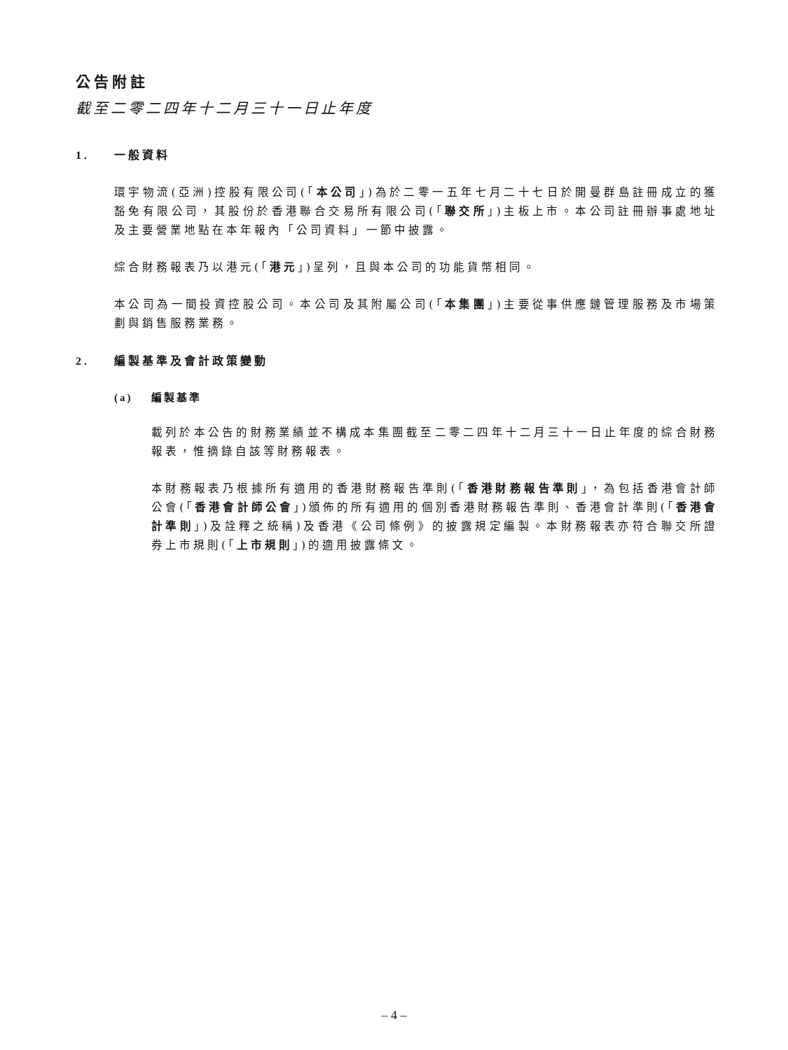公告附註
截至二零二四年十二月三十一日止年度
1. 一般資料
環宇物流(亞洲)控股有限公司(「本公司」)為於二零一五年七月二十七日於開曼群島註冊成立的獲豁免有限公司，其股份於香港聯合交易所有限公司(「聯交所」)主板上市。本公司註冊辦事處地址及主要營業地點在本年報內「公司資料」一節中披露。
綜合財務報表乃以港元(「港元」)呈列，且與本公司的功能貨幣相同。
本公司為一間投資控股公司。本公司及其附屬公司(「本集團」)主要從事供應鏈管理服務及市場策劃與銷售服務業務。
2. 編製基準及會計政策變動
(a) 編製基準
載列於本公告的財務業績並不構成本集團截至二零二四年十二月三十一日止年度的綜合財務報表，惟摘錄自該等財務報表。
本財務報表乃根據所有適用的香港財務報告準則(「香港財務報告準則」，為包括香港會計師公會(「香港會計師公會」)頒佈的所有適用的個別香港財務報告準則、香港會計準則(「香港會計準則」)及詮釋之統稱)及香港《公司條例》的披露規定編製。本財務報表亦符合聯交所證券上市規則(「上市規則」)的適用披露條文。
– 4 –